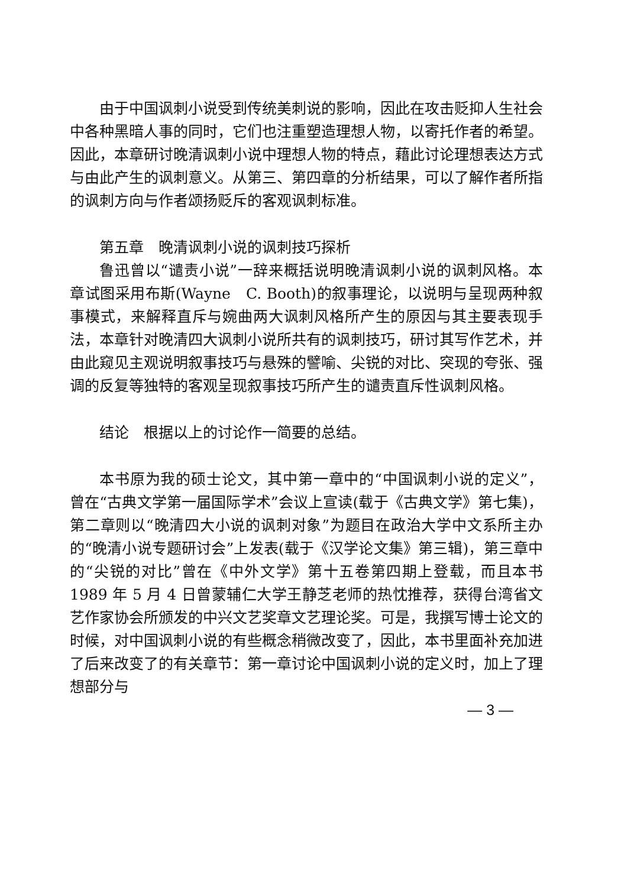由于中国讽刺小说受到传统美刺说的影响，因此在攻击贬抑人生社会中各种黑暗人事的同时，它们也注重塑造理想人物，以寄托作者的希望。因此，本章研讨晚清讽刺小说中理想人物的特点，藉此讨论理想表达方式与由此产生的讽刺意义。从第三、第四章的分析结果，可以了解作者所指的讽刺方向与作者颂扬贬斥的客观讽刺标准。
第五章　晚清讽刺小说的讽刺技巧探析
鲁迅曾以“谴责小说”一辞来概括说明晚清讽刺小说的讽刺风格。本章试图采用布斯(Wayne　C. Booth)的叙事理论，以说明与呈现两种叙事模式，来解释直斥与婉曲两大讽刺风格所产生的原因与其主要表现手法，本章针对晚清四大讽刺小说所共有的讽刺技巧，研讨其写作艺术，并由此窥见主观说明叙事技巧与悬殊的譬喻、尖锐的对比、突现的夸张、强调的反复等独特的客观呈现叙事技巧所产生的谴责直斥性讽刺风格。
结论　根据以上的讨论作一简要的总结。
本书原为我的硕士论文，其中第一章中的“中国讽刺小说的定义”，曾在“古典文学第一届国际学术”会议上宣读(载于《古典文学》第七集)，第二章则以“晚清四大小说的讽刺对象”为题目在政治大学中文系所主办的“晚清小说专题研讨会”上发表(载于《汉学论文集》第三辑)，第三章中的“尖锐的对比”曾在《中外文学》第十五卷第四期上登载，而且本书 1989 年 5 月 4 日曾蒙辅仁大学王静芝老师的热忱推荐，获得台湾省文艺作家协会所颁发的中兴文艺奖章文艺理论奖。可是，我撰写博士论文的时候，对中国讽刺小说的有些概念稍微改变了，因此，本书里面补充加进了后来改变了的有关章节：第一章讨论中国讽刺小说的定义时，加上了理想部分与
— 3 —